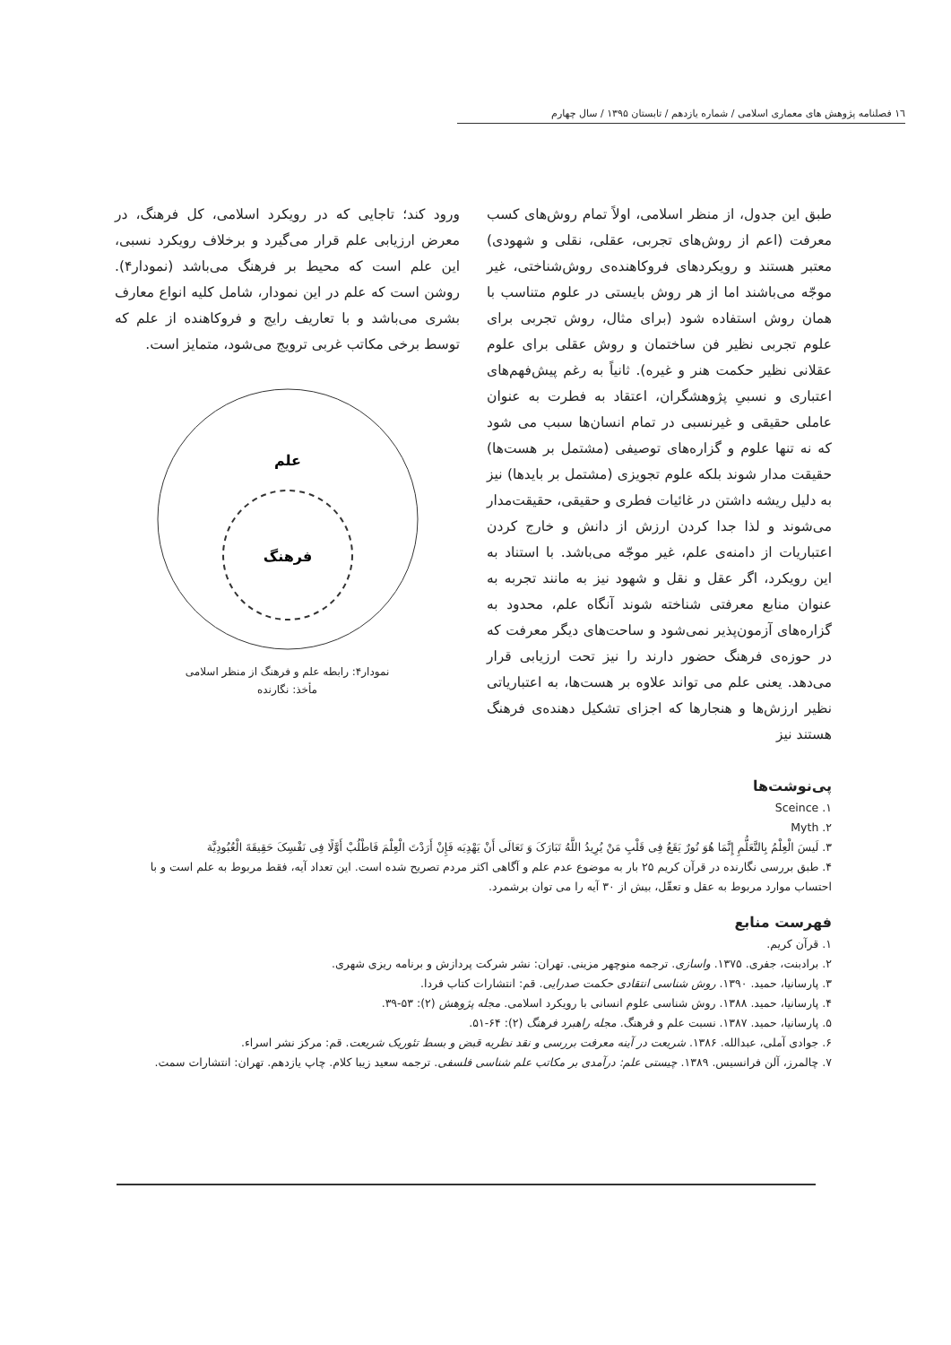١٦ فصلنامه پژوهش های معماری اسلامی / شماره یازدهم / تابستان ۱۳۹۵ / سال چهارم
طبق این جدول، از منظر اسلامی، اولاً تمام روش‌های کسب معرفت (اعم از روش‌های تجربی، عقلی، نقلی و شهودی) معتبر هستند و رویکردهای فروکاهنده‌ی روش‌شناختی، غیر موجّه می‌باشند اما از هر روش بایستی در علوم متناسب با همان روش استفاده شود (برای مثال، روش تجربی برای علوم تجربی نظیر فن ساختمان و روش عقلی برای علوم عقلانی نظیر حکمت هنر و غیره). ثانیاً به رغم پیش‌فهم‌های اعتباری و نسبیِ پژوهشگران، اعتقاد به فطرت به عنوان عاملی حقیقی و غیرنسبی در تمام انسان‌ها سبب می شود که نه تنها علوم و گزاره‌های توصیفی (مشتمل بر هست‌ها) حقیقت مدار شوند بلکه علوم تجویزی (مشتمل بر بایدها) نیز به دلیل ریشه داشتن در غائیات فطری و حقیقی، حقیقت‌مدار می‌شوند و لذا جدا کردن ارزش از دانش و خارج کردن اعتباریات از دامنه‌ی علم، غیر موجّه می‌باشد. با استناد به این رویکرد، اگر عقل و نقل و شهود نیز به مانند تجربه به عنوان منابع معرفتی شناخته شوند آنگاه علم، محدود به گزاره‌های آزمون‌پذیر نمی‌شود و ساحت‌های دیگر معرفت که در حوزه‌ی فرهنگ حضور دارند را نیز تحت ارزیابی قرار می‌دهد. یعنی علم می تواند علاوه بر هست‌ها، به اعتباریاتی نظیر ارزش‌ها و هنجارها که اجزای تشکیل دهنده‌ی فرهنگ هستند نیز
ورود کند؛ تاجایی که در رویکرد اسلامی، کل فرهنگ، در معرض ارزیابی علم قرار می‌گیرد و برخلاف رویکرد نسبی، این علم است که محیط بر فرهنگ می‌باشد (نمودار۴). روشن است که علم در این نمودار، شامل کلیه انواع معارف بشری می‌باشد و با تعاریف رایج و فروکاهنده از علم که توسط برخی مکاتب غربی ترویج می‌شود، متمایز است.
علم
فرهنگ
نمودار۴: رابطه علم و فرهنگ از منظر اسلامی
مأخذ: نگارنده
پی‌نوشت‌ها
۱. Sceince
۲. Myth
۳. لَیسَ الْعِلْمُ بِالتَّعَلُّمِ إِنَّمَا هُوَ نُورٌ یَقَعُ فِی قَلْبِ مَنْ یُرِیدُ اللَّهُ تَبَارَکَ وَ تَعَالَی أَنْ یَهْدِیَه فَإِنْ أَرَدْتَ الْعِلْمَ فَاطْلُبْ أَوَّلًا فِی نَفْسِکَ حَقِیقَةَ الْعُبُودِیَّة
۴. طبق بررسی نگارنده در قرآن کریم ۲۵ بار به موضوع عدم علم و آگاهی اکثر مردم تصریح شده است. این تعداد آیه، فقط مربوط به علم است و با احتساب موارد مربوط به عقل و تعقّل، بیش از ۳۰ آیه را می توان برشمرد.
فهرست منابع
۱. قرآن کریم.
۲. برادبنت، جفری. ۱۳۷۵. واسازی. ترجمه منوچهر مزینی. تهران: نشر شرکت پردازش و برنامه ریزی شهری.
۳. پارسانیا، حمید. ۱۳۹۰. روش شناسی انتقادی حکمت صدرایی. قم: انتشارات کتاب فردا.
۴. پارسانیا، حمید. ۱۳۸۸. روش شناسی علوم انسانی با رویکرد اسلامی. مجله پژوهش (۲): ۵۳-۳۹.
۵. پارسانیا، حمید. ۱۳۸۷. نسبت علم و فرهنگ. مجله راهبرد فرهنگ (۲): ۶۴-۵۱.
۶. جوادی آملی، عبدالله. ۱۳۸۶. شریعت در آینه معرفت بررسی و نقد نظریه قبض و بسط تئوریک شریعت. قم: مرکز نشر اسراء.
۷. چالمرز، آلن فرانسیس. ۱۳۸۹. چیستی علم: درآمدی بر مکاتب علم شناسی فلسفی. ترجمه سعید زیبا کلام. چاپ یازدهم. تهران: انتشارات سمت.